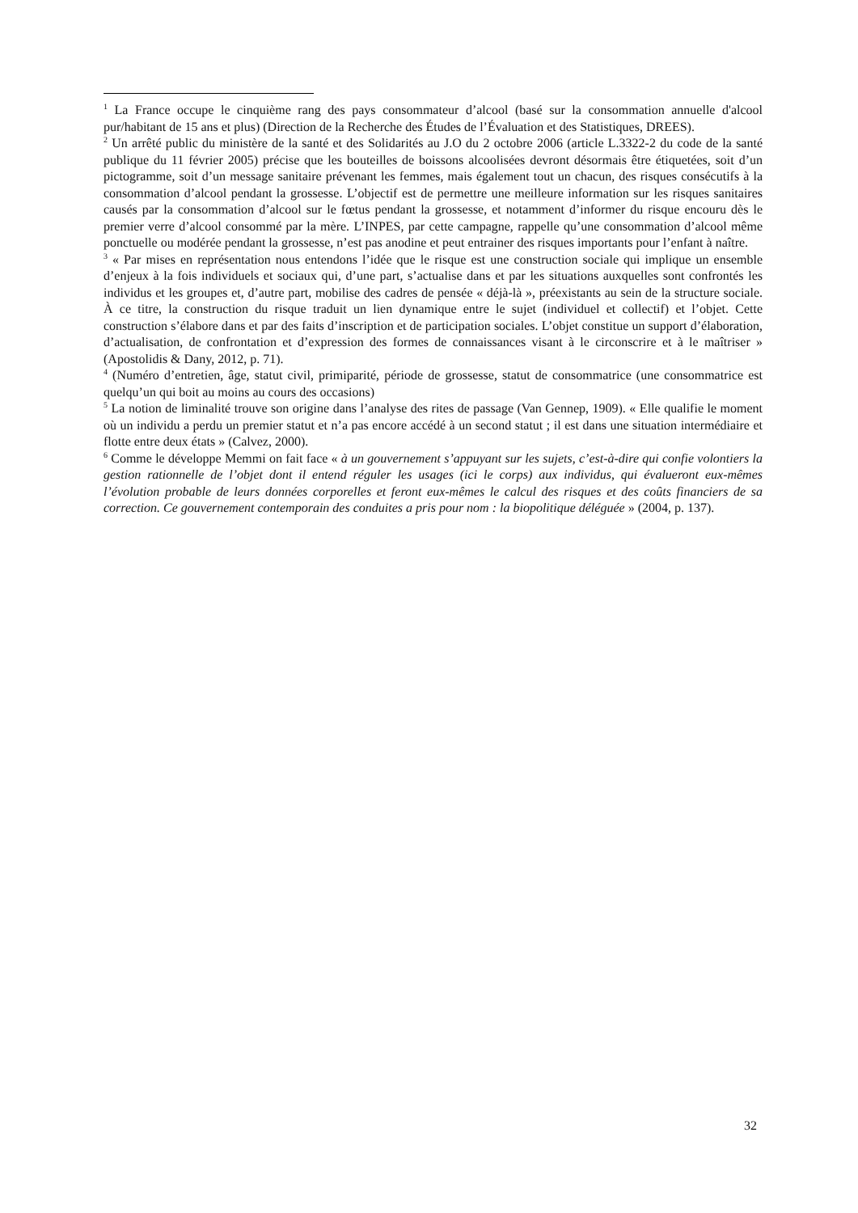<sup>1</sup> La France occupe le cinquième rang des pays consommateur d’alcool (basé sur la consommation annuelle d'alcool pur/habitant de 15 ans et plus) (Direction de la Recherche des Études de l’Évaluation et des Statistiques, DREES).
<sup>2</sup> Un arrêté public du ministère de la santé et des Solidarités au J.O du 2 octobre 2006 (article L.3322-2 du code de la santé publique du 11 février 2005) précise que les bouteilles de boissons alcoolisées devront désormais être étiquetées, soit d’un pictogramme, soit d’un message sanitaire prévenant les femmes, mais également tout un chacun, des risques consécutifs à la consommation d’alcool pendant la grossesse. L’objectif est de permettre une meilleure information sur les risques sanitaires causés par la consommation d’alcool sur le fœtus pendant la grossesse, et notamment d’informer du risque encouru dès le premier verre d’alcool consommé par la mère. L’INPES, par cette campagne, rappelle qu’une consommation d’alcool même ponctuelle ou modérée pendant la grossesse, n’est pas anodine et peut entrainer des risques importants pour l’enfant à naître.
<sup>3</sup> « Par mises en représentation nous entendons l’idée que le risque est une construction sociale qui implique un ensemble d’enjeux à la fois individuels et sociaux qui, d’une part, s’actualise dans et par les situations auxquelles sont confrontés les individus et les groupes et, d’autre part, mobilise des cadres de pensée « déjà-là », préexistants au sein de la structure sociale. À ce titre, la construction du risque traduit un lien dynamique entre le sujet (individuel et collectif) et l’objet. Cette construction s’élabore dans et par des faits d’inscription et de participation sociales. L’objet constitue un support d’élaboration, d’actualisation, de confrontation et d’expression des formes de connaissances visant à le circonscrire et à le maîtriser » (Apostolidis & Dany, 2012, p. 71).
<sup>4</sup> (Numéro d’entretien, âge, statut civil, primiparité, période de grossesse, statut de consommatrice (une consommatrice est quelqu’un qui boit au moins au cours des occasions)
<sup>5</sup> La notion de liminalité trouve son origine dans l’analyse des rites de passage (Van Gennep, 1909). « Elle qualifie le moment où un individu a perdu un premier statut et n’a pas encore accédé à un second statut ; il est dans une situation intermédiaire et flotte entre deux états » (Calvez, 2000).
<sup>6</sup> Comme le développe Memmi on fait face « à un gouvernement s’appuyant sur les sujets, c’est-à-dire qui confie volontiers la gestion rationnelle de l’objet dont il entend réguler les usages (ici le corps) aux individus, qui évalueront eux-mêmes l’évolution probable de leurs données corporelles et feront eux-mêmes le calcul des risques et des coûts financiers de sa correction. Ce gouvernement contemporain des conduites a pris pour nom : la biopolitique déléguée » (2004, p. 137).
32